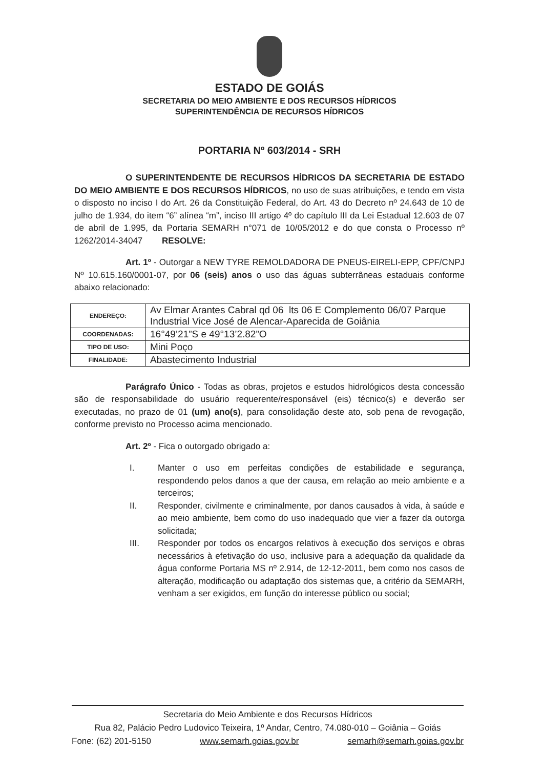ESTADO DE GOIÁS
SECRETARIA DO MEIO AMBIENTE E DOS RECURSOS HÍDRICOS
SUPERINTENDÊNCIA DE RECURSOS HÍDRICOS
PORTARIA Nº 603/2014 - SRH
O SUPERINTENDENTE DE RECURSOS HÍDRICOS DA SECRETARIA DE ESTADO DO MEIO AMBIENTE E DOS RECURSOS HÍDRICOS, no uso de suas atribuições, e tendo em vista o disposto no inciso I do Art. 26 da Constituição Federal, do Art. 43 do Decreto nº 24.643 de 10 de julho de 1.934, do item “6” alínea “m”, inciso III artigo 4º do capítulo III da Lei Estadual 12.603 de 07 de abril de 1.995, da Portaria SEMARH n°071 de 10/05/2012 e do que consta o Processo nº 1262/2014-34047 RESOLVE:
Art. 1º - Outorgar a NEW TYRE REMOLDADORA DE PNEUS-EIRELI-EPP, CPF/CNPJ Nº 10.615.160/0001-07, por 06 (seis) anos o uso das águas subterrâneas estaduais conforme abaixo relacionado:
| ENDEREÇO: | Av Elmar Arantes Cabral qd 06 lts 06 E Complemento 06/07 Parque Industrial Vice José de Alencar-Aparecida de Goiânia |
| COORDENADAS: | 16°49’21”S e 49°13’2.82”O |
| TIPO DE USO: | Mini Poço |
| FINALIDADE: | Abastecimento Industrial |
Parágrafo Único - Todas as obras, projetos e estudos hidrológicos desta concessão são de responsabilidade do usuário requerente/responsável (eis) técnico(s) e deverão ser executadas, no prazo de 01 (um) ano(s), para consolidação deste ato, sob pena de revogação, conforme previsto no Processo acima mencionado.
Art. 2º - Fica o outorgado obrigado a:
I. Manter o uso em perfeitas condições de estabilidade e segurança, respondendo pelos danos a que der causa, em relação ao meio ambiente e a terceiros;
II. Responder, civilmente e criminalmente, por danos causados à vida, à saúde e ao meio ambiente, bem como do uso inadequado que vier a fazer da outorga solicitada;
III. Responder por todos os encargos relativos à execução dos serviços e obras necessários à efetivação do uso, inclusive para a adequação da qualidade da água conforme Portaria MS nº 2.914, de 12-12-2011, bem como nos casos de alteração, modificação ou adaptação dos sistemas que, a critério da SEMARH, venham a ser exigidos, em função do interesse público ou social;
Secretaria do Meio Ambiente e dos Recursos Hídricos
Rua 82, Palácio Pedro Ludovico Teixeira, 1º Andar, Centro, 74.080-010 – Goiânia – Goiás
Fone: (62) 201-5150 www.semarh.goias.gov.br semarh@semarh.goias.gov.br